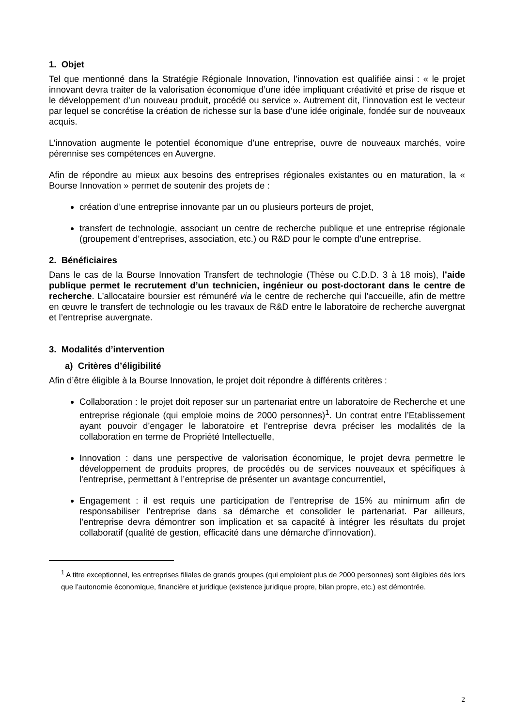1. Objet
Tel que mentionné dans la Stratégie Régionale Innovation, l’innovation est qualifiée ainsi : « le projet innovant devra traiter de la valorisation économique d’une idée impliquant créativité et prise de risque et le développement d’un nouveau produit, procédé ou service ». Autrement dit, l’innovation est le vecteur par lequel se concrétise la création de richesse sur la base d’une idée originale, fondée sur de nouveaux acquis.
L’innovation augmente le potentiel économique d’une entreprise, ouvre de nouveaux marchés, voire pérennise ses compétences en Auvergne.
Afin de répondre au mieux aux besoins des entreprises régionales existantes ou en maturation, la « Bourse Innovation » permet de soutenir des projets de :
création d’une entreprise innovante par un ou plusieurs porteurs de projet,
transfert de technologie, associant un centre de recherche publique et une entreprise régionale (groupement d’entreprises, association, etc.) ou R&D pour le compte d’une entreprise.
2. Bénéficiaires
Dans le cas de la Bourse Innovation Transfert de technologie (Thèse ou C.D.D. 3 à 18 mois), l’aide publique permet le recrutement d’un technicien, ingénieur ou post-doctorant dans le centre de recherche. L’allocataire boursier est rémunéré via le centre de recherche qui l’accueille, afin de mettre en œuvre le transfert de technologie ou les travaux de R&D entre le laboratoire de recherche auvergnat et l’entreprise auvergnate.
3. Modalités d’intervention
a) Critères d’éligibilité
Afin d’être éligible à la Bourse Innovation, le projet doit répondre à différents critères :
Collaboration : le projet doit reposer sur un partenariat entre un laboratoire de Recherche et une entreprise régionale (qui emploie moins de 2000 personnes)<sup>1</sup>. Un contrat entre l’Etablissement ayant pouvoir d’engager le laboratoire et l’entreprise devra préciser les modalités de la collaboration en terme de Propriété Intellectuelle,
Innovation : dans une perspective de valorisation économique, le projet devra permettre le développement de produits propres, de procédés ou de services nouveaux et spécifiques à l'entreprise, permettant à l’entreprise de présenter un avantage concurrentiel,
Engagement : il est requis une participation de l’entreprise de 15% au minimum afin de responsabiliser l’entreprise dans sa démarche et consolider le partenariat. Par ailleurs, l’entreprise devra démontrer son implication et sa capacité à intégrer les résultats du projet collaboratif (qualité de gestion, efficacité dans une démarche d’innovation).
<sup>1</sup> A titre exceptionnel, les entreprises filiales de grands groupes (qui emploient plus de 2000 personnes) sont éligibles dès lors que l’autonomie économique, financière et juridique (existence juridique propre, bilan propre, etc.) est démontrée.
2